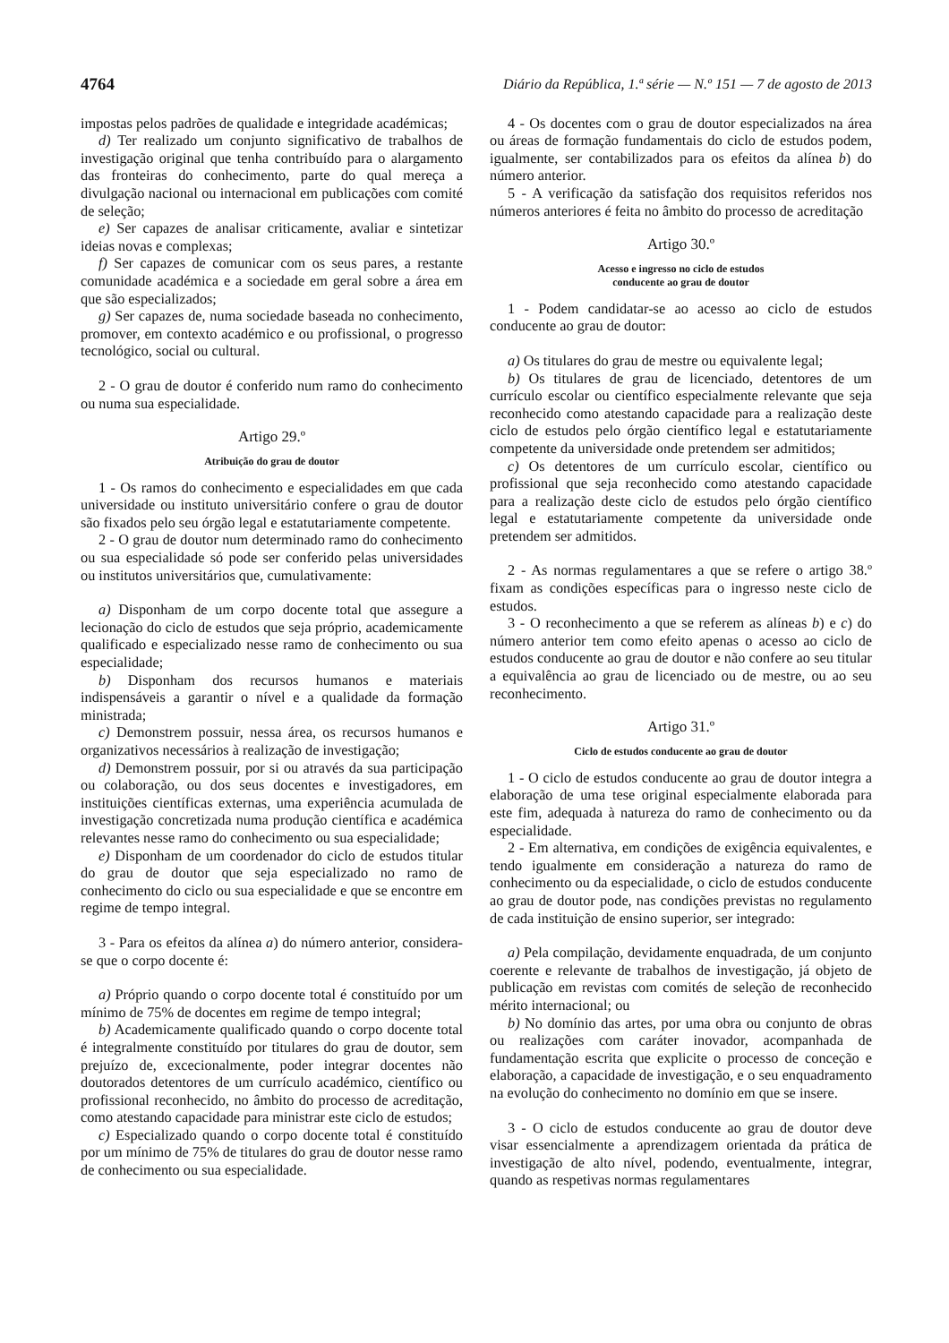4764 Diário da República, 1.ª série — N.º 151 — 7 de agosto de 2013
impostas pelos padrões de qualidade e integridade académicas;
d) Ter realizado um conjunto significativo de trabalhos de investigação original que tenha contribuído para o alargamento das fronteiras do conhecimento, parte do qual mereça a divulgação nacional ou internacional em publicações com comité de seleção;
e) Ser capazes de analisar criticamente, avaliar e sintetizar ideias novas e complexas;
f) Ser capazes de comunicar com os seus pares, a restante comunidade académica e a sociedade em geral sobre a área em que são especializados;
g) Ser capazes de, numa sociedade baseada no conhecimento, promover, em contexto académico e ou profissional, o progresso tecnológico, social ou cultural.
2 - O grau de doutor é conferido num ramo do conhecimento ou numa sua especialidade.
Artigo 29.º
Atribuição do grau de doutor
1 - Os ramos do conhecimento e especialidades em que cada universidade ou instituto universitário confere o grau de doutor são fixados pelo seu órgão legal e estatutariamente competente.
2 - O grau de doutor num determinado ramo do conhecimento ou sua especialidade só pode ser conferido pelas universidades ou institutos universitários que, cumulativamente:
a) Disponham de um corpo docente total que assegure a lecionação do ciclo de estudos que seja próprio, academicamente qualificado e especializado nesse ramo de conhecimento ou sua especialidade;
b) Disponham dos recursos humanos e materiais indispensáveis a garantir o nível e a qualidade da formação ministrada;
c) Demonstrem possuir, nessa área, os recursos humanos e organizativos necessários à realização de investigação;
d) Demonstrem possuir, por si ou através da sua participação ou colaboração, ou dos seus docentes e investigadores, em instituições científicas externas, uma experiência acumulada de investigação concretizada numa produção científica e académica relevantes nesse ramo do conhecimento ou sua especialidade;
e) Disponham de um coordenador do ciclo de estudos titular do grau de doutor que seja especializado no ramo de conhecimento do ciclo ou sua especialidade e que se encontre em regime de tempo integral.
3 - Para os efeitos da alínea a) do número anterior, considera-se que o corpo docente é:
a) Próprio quando o corpo docente total é constituído por um mínimo de 75% de docentes em regime de tempo integral;
b) Academicamente qualificado quando o corpo docente total é integralmente constituído por titulares do grau de doutor, sem prejuízo de, excecionalmente, poder integrar docentes não doutorados detentores de um currículo académico, científico ou profissional reconhecido, no âmbito do processo de acreditação, como atestando capacidade para ministrar este ciclo de estudos;
c) Especializado quando o corpo docente total é constituído por um mínimo de 75% de titulares do grau de doutor nesse ramo de conhecimento ou sua especialidade.
4 - Os docentes com o grau de doutor especializados na área ou áreas de formação fundamentais do ciclo de estudos podem, igualmente, ser contabilizados para os efeitos da alínea b) do número anterior.
5 - A verificação da satisfação dos requisitos referidos nos números anteriores é feita no âmbito do processo de acreditação
Artigo 30.º
Acesso e ingresso no ciclo de estudos
conducente ao grau de doutor
1 - Podem candidatar-se ao acesso ao ciclo de estudos conducente ao grau de doutor:
a) Os titulares do grau de mestre ou equivalente legal;
b) Os titulares de grau de licenciado, detentores de um currículo escolar ou científico especialmente relevante que seja reconhecido como atestando capacidade para a realização deste ciclo de estudos pelo órgão científico legal e estatutariamente competente da universidade onde pretendem ser admitidos;
c) Os detentores de um currículo escolar, científico ou profissional que seja reconhecido como atestando capacidade para a realização deste ciclo de estudos pelo órgão científico legal e estatutariamente competente da universidade onde pretendem ser admitidos.
2 - As normas regulamentares a que se refere o artigo 38.º fixam as condições específicas para o ingresso neste ciclo de estudos.
3 - O reconhecimento a que se referem as alíneas b) e c) do número anterior tem como efeito apenas o acesso ao ciclo de estudos conducente ao grau de doutor e não confere ao seu titular a equivalência ao grau de licenciado ou de mestre, ou ao seu reconhecimento.
Artigo 31.º
Ciclo de estudos conducente ao grau de doutor
1 - O ciclo de estudos conducente ao grau de doutor integra a elaboração de uma tese original especialmente elaborada para este fim, adequada à natureza do ramo de conhecimento ou da especialidade.
2 - Em alternativa, em condições de exigência equivalentes, e tendo igualmente em consideração a natureza do ramo de conhecimento ou da especialidade, o ciclo de estudos conducente ao grau de doutor pode, nas condições previstas no regulamento de cada instituição de ensino superior, ser integrado:
a) Pela compilação, devidamente enquadrada, de um conjunto coerente e relevante de trabalhos de investigação, já objeto de publicação em revistas com comités de seleção de reconhecido mérito internacional; ou
b) No domínio das artes, por uma obra ou conjunto de obras ou realizações com caráter inovador, acompanhada de fundamentação escrita que explicite o processo de conceção e elaboração, a capacidade de investigação, e o seu enquadramento na evolução do conhecimento no domínio em que se insere.
3 - O ciclo de estudos conducente ao grau de doutor deve visar essencialmente a aprendizagem orientada da prática de investigação de alto nível, podendo, eventualmente, integrar, quando as respetivas normas regulamentares